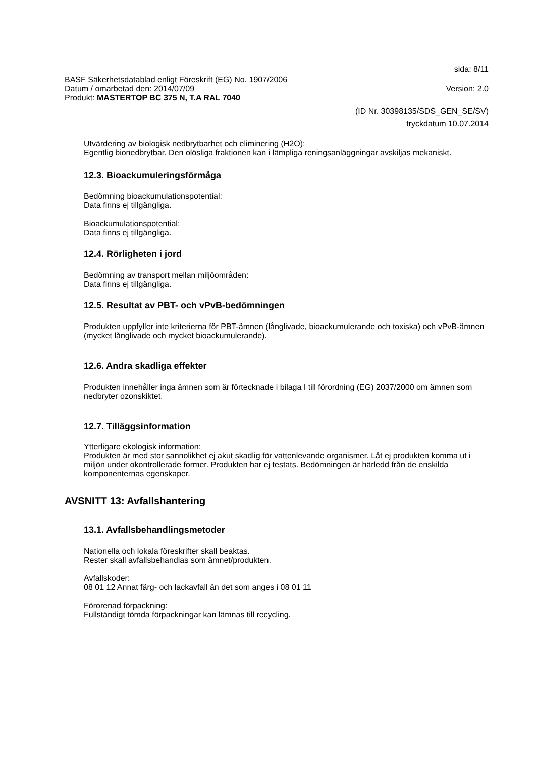sida: 8/11
BASF Säkerhetsdatablad enligt Föreskrift (EG) No. 1907/2006
Datum / omarbetad den: 2014/07/09 Version: 2.0
Produkt: MASTERTOP BC 375 N, T.A RAL 7040
(ID Nr. 30398135/SDS_GEN_SE/SV)
tryckdatum 10.07.2014
Utvärdering av biologisk nedbrytbarhet och eliminering (H2O):
Egentlig bionedbrytbar. Den olösliga fraktionen kan i lämpliga reningsanläggningar avskiljas mekaniskt.
12.3. Bioackumuleringsförmåga
Bedömning bioackumulationspotential:
Data finns ej tillgängliga.
Bioackumulationspotential:
Data finns ej tillgängliga.
12.4. Rörligheten i jord
Bedömning av transport mellan miljöområden:
Data finns ej tillgängliga.
12.5. Resultat av PBT- och vPvB-bedömningen
Produkten uppfyller inte kriterierna för PBT-ämnen (långlivade, bioackumulerande och toxiska) och vPvB-ämnen (mycket långlivade och mycket bioackumulerande).
12.6. Andra skadliga effekter
Produkten innehåller inga ämnen som är förtecknade i bilaga I till förordning (EG) 2037/2000 om ämnen som nedbryter ozonskiktet.
12.7. Tilläggsinformation
Ytterligare ekologisk information:
Produkten är med stor sannolikhet ej akut skadlig för vattenlevande organismer. Låt ej produkten komma ut i miljön under okontrollerade former. Produkten har ej testats. Bedömningen är härledd från de enskilda komponenternas egenskaper.
AVSNITT 13: Avfallshantering
13.1. Avfallsbehandlingsmetoder
Nationella och lokala föreskrifter skall beaktas.
Rester skall avfallsbehandlas som ämnet/produkten.
Avfallskoder:
08 01 12 Annat färg- och lackavfall än det som anges i 08 01 11
Förorenad förpackning:
Fullständigt tömda förpackningar kan lämnas till recycling.